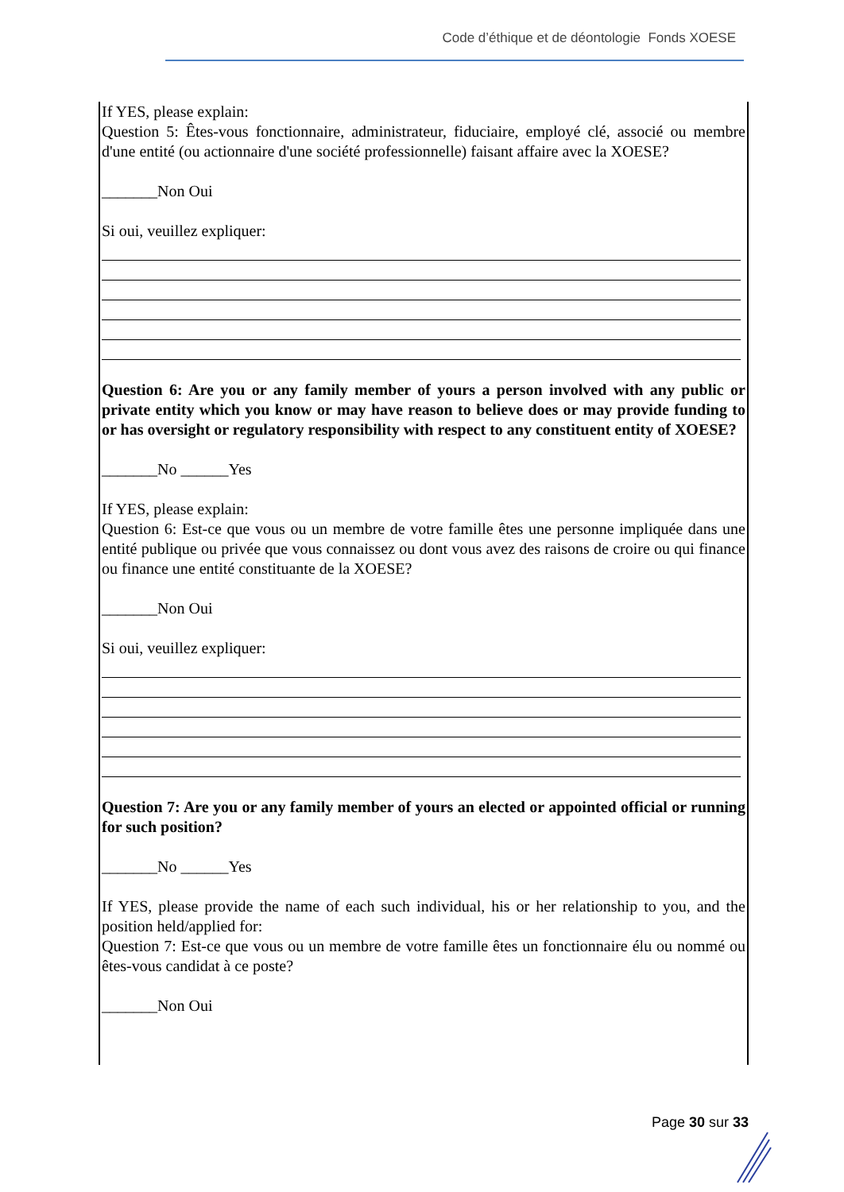Code d’éthique et de déontologie Fonds XOESE
If YES, please explain:
Question 5: Êtes-vous fonctionnaire, administrateur, fiduciaire, employé clé, associé ou membre d'une entité (ou actionnaire d'une société professionnelle) faisant affaire avec la XOESE?
_______Non Oui
Si oui, veuillez expliquer:
Question 6: Are you or any family member of yours a person involved with any public or private entity which you know or may have reason to believe does or may provide funding to or has oversight or regulatory responsibility with respect to any constituent entity of XOESE?
_______No ______Yes
If YES, please explain:
Question 6: Est-ce que vous ou un membre de votre famille êtes une personne impliquée dans une entité publique ou privée que vous connaissez ou dont vous avez des raisons de croire ou qui finance ou finance une entité constituante de la XOESE?
_______Non Oui
Si oui, veuillez expliquer:
Question 7: Are you or any family member of yours an elected or appointed official or running for such position?
_______No ______Yes
If YES, please provide the name of each such individual, his or her relationship to you, and the position held/applied for:
Question 7: Est-ce que vous ou un membre de votre famille êtes un fonctionnaire élu ou nommé ou êtes-vous candidat à ce poste?
_______Non Oui
Page 30 sur 33